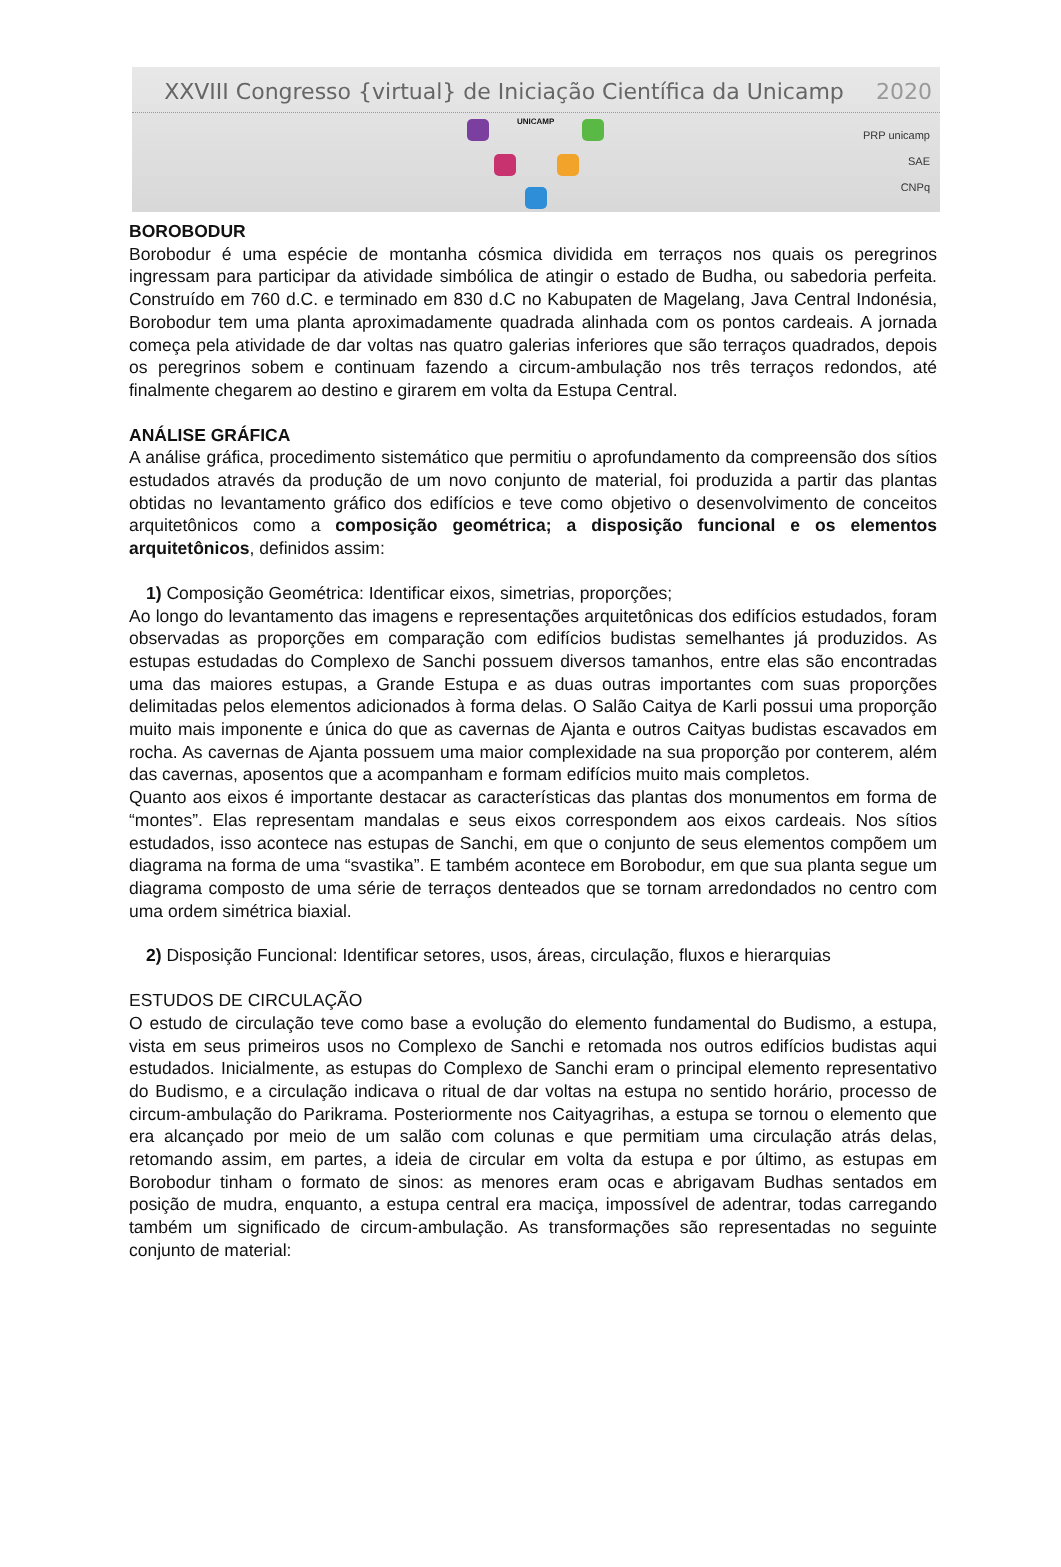XXVIII Congresso {virtual} de Iniciação Científica da Unicamp 2020
UNICAMP
PRP unicamp
SAE
CNPq
BOROBODUR
Borobodur é uma espécie de montanha cósmica dividida em terraços nos quais os peregrinos ingressam para participar da atividade simbólica de atingir o estado de Budha, ou sabedoria perfeita. Construído em 760 d.C. e terminado em 830 d.C no Kabupaten de Magelang, Java Central Indonésia, Borobodur tem uma planta aproximadamente quadrada alinhada com os pontos cardeais. A jornada começa pela atividade de dar voltas nas quatro galerias inferiores que são terraços quadrados, depois os peregrinos sobem e continuam fazendo a circum-ambulação nos três terraços redondos, até finalmente chegarem ao destino e girarem em volta da Estupa Central.
ANÁLISE GRÁFICA
A análise gráfica, procedimento sistemático que permitiu o aprofundamento da compreensão dos sítios estudados através da produção de um novo conjunto de material, foi produzida a partir das plantas obtidas no levantamento gráfico dos edifícios e teve como objetivo o desenvolvimento de conceitos arquitetônicos como a composição geométrica; a disposição funcional e os elementos arquitetônicos, definidos assim:
1) Composição Geométrica: Identificar eixos, simetrias, proporções;
Ao longo do levantamento das imagens e representações arquitetônicas dos edifícios estudados, foram observadas as proporções em comparação com edifícios budistas semelhantes já produzidos. As estupas estudadas do Complexo de Sanchi possuem diversos tamanhos, entre elas são encontradas uma das maiores estupas, a Grande Estupa e as duas outras importantes com suas proporções delimitadas pelos elementos adicionados à forma delas. O Salão Caitya de Karli possui uma proporção muito mais imponente e única do que as cavernas de Ajanta e outros Caityas budistas escavados em rocha. As cavernas de Ajanta possuem uma maior complexidade na sua proporção por conterem, além das cavernas, aposentos que a acompanham e formam edifícios muito mais completos.
Quanto aos eixos é importante destacar as características das plantas dos monumentos em forma de “montes”. Elas representam mandalas e seus eixos correspondem aos eixos cardeais. Nos sítios estudados, isso acontece nas estupas de Sanchi, em que o conjunto de seus elementos compõem um diagrama na forma de uma “svastika”. E também acontece em Borobodur, em que sua planta segue um diagrama composto de uma série de terraços denteados que se tornam arredondados no centro com uma ordem simétrica biaxial.
2) Disposição Funcional: Identificar setores, usos, áreas, circulação, fluxos e hierarquias
ESTUDOS DE CIRCULAÇÃO
O estudo de circulação teve como base a evolução do elemento fundamental do Budismo, a estupa, vista em seus primeiros usos no Complexo de Sanchi e retomada nos outros edifícios budistas aqui estudados. Inicialmente, as estupas do Complexo de Sanchi eram o principal elemento representativo do Budismo, e a circulação indicava o ritual de dar voltas na estupa no sentido horário, processo de circum-ambulação do Parikrama. Posteriormente nos Caityagrihas, a estupa se tornou o elemento que era alcançado por meio de um salão com colunas e que permitiam uma circulação atrás delas, retomando assim, em partes, a ideia de circular em volta da estupa e por último, as estupas em Borobodur tinham o formato de sinos: as menores eram ocas e abrigavam Budhas sentados em posição de mudra, enquanto, a estupa central era maciça, impossível de adentrar, todas carregando também um significado de circum-ambulação. As transformações são representadas no seguinte conjunto de material: